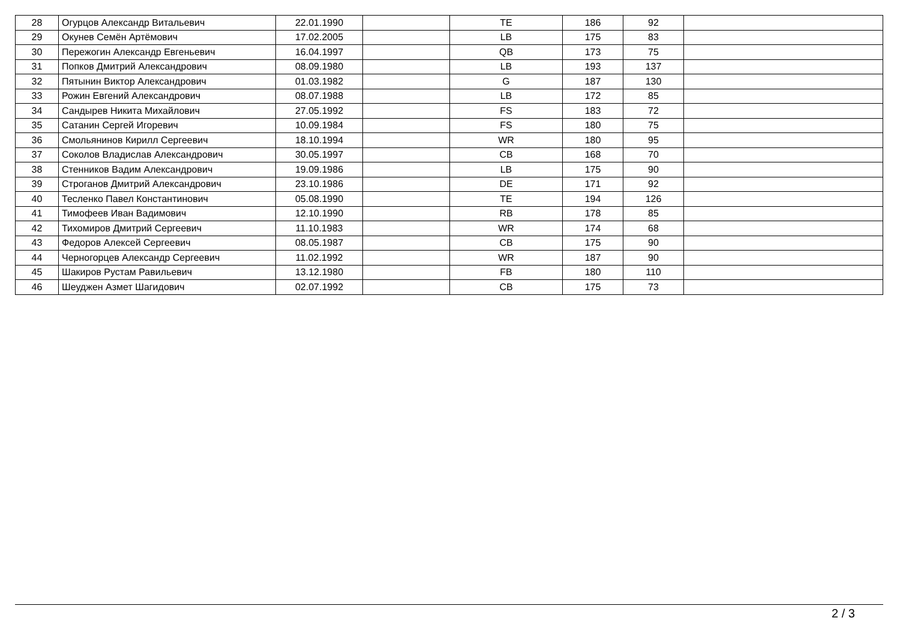| 28 | Огурцов Александр Витальевич | 22.01.1990 | | TE | 186 | 92 | |
| 29 | Окунев Семён Артёмович | 17.02.2005 | | LB | 175 | 83 | |
| 30 | Пережогин Александр Евгеньевич | 16.04.1997 | | QB | 173 | 75 | |
| 31 | Попков Дмитрий Александрович | 08.09.1980 | | LB | 193 | 137 | |
| 32 | Пятынин Виктор Александрович | 01.03.1982 | | G | 187 | 130 | |
| 33 | Рожин Евгений Александрович | 08.07.1988 | | LB | 172 | 85 | |
| 34 | Сандырев Никита Михайлович | 27.05.1992 | | FS | 183 | 72 | |
| 35 | Сатанин Сергей Игоревич | 10.09.1984 | | FS | 180 | 75 | |
| 36 | Смольянинов Кирилл Сергеевич | 18.10.1994 | | WR | 180 | 95 | |
| 37 | Соколов Владислав Александрович | 30.05.1997 | | CB | 168 | 70 | |
| 38 | Стенников Вадим Александрович | 19.09.1986 | | LB | 175 | 90 | |
| 39 | Строганов Дмитрий Александрович | 23.10.1986 | | DE | 171 | 92 | |
| 40 | Тесленко Павел Константинович | 05.08.1990 | | TE | 194 | 126 | |
| 41 | Тимофеев Иван Вадимович | 12.10.1990 | | RB | 178 | 85 | |
| 42 | Тихомиров Дмитрий Сергеевич | 11.10.1983 | | WR | 174 | 68 | |
| 43 | Федоров Алексей Сергеевич | 08.05.1987 | | CB | 175 | 90 | |
| 44 | Черногорцев Александр Сергеевич | 11.02.1992 | | WR | 187 | 90 | |
| 45 | Шакиров Рустам Равильевич | 13.12.1980 | | FB | 180 | 110 | |
| 46 | Шеуджен Азмет Шагидович | 02.07.1992 | | CB | 175 | 73 | |
2 / 3